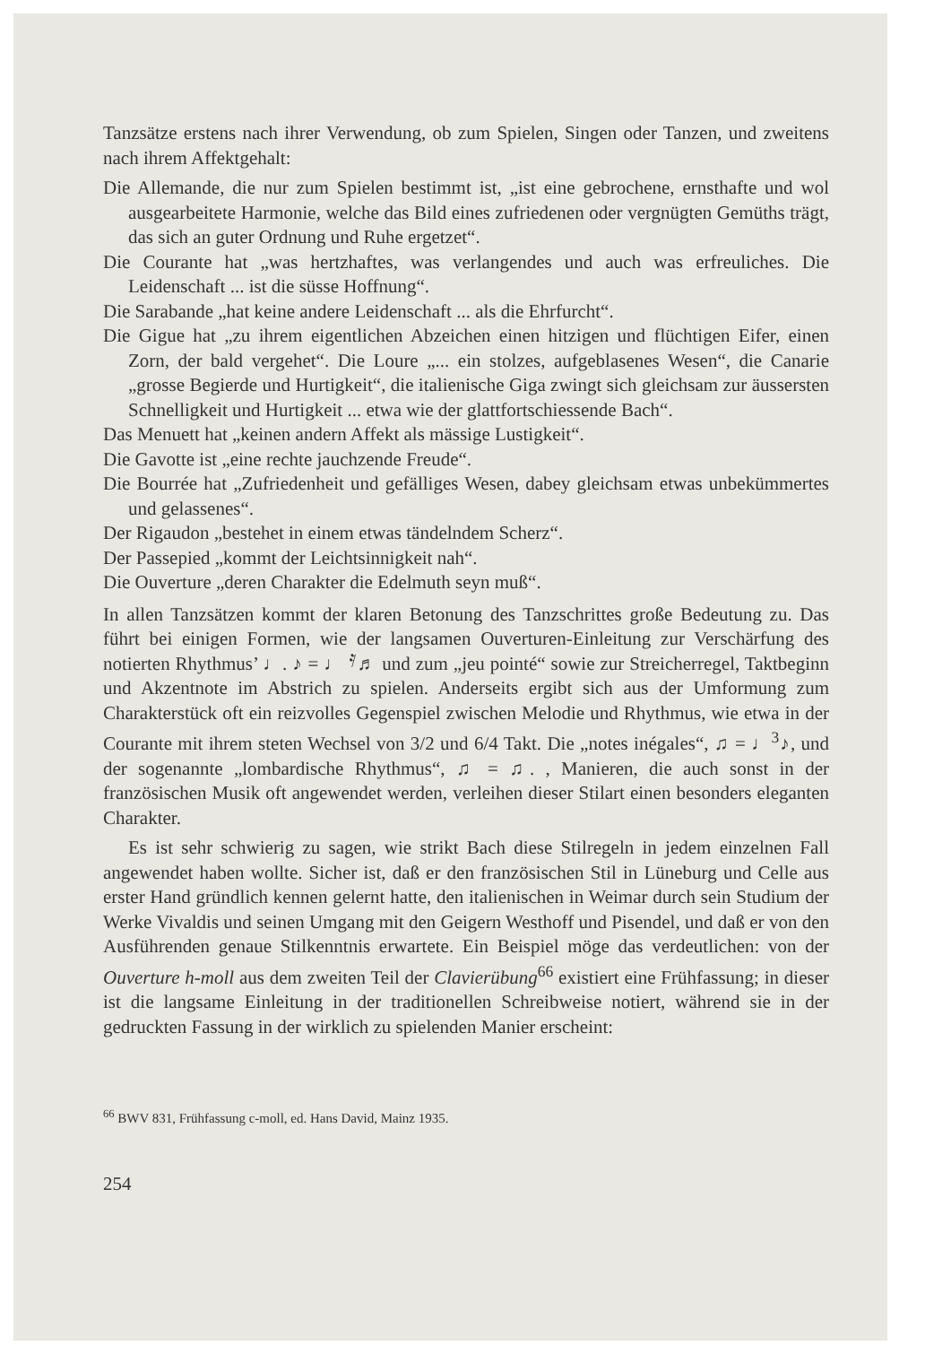Tanzsätze erstens nach ihrer Verwendung, ob zum Spielen, Singen oder Tanzen, und zweitens nach ihrem Affektgehalt:
Die Allemande, die nur zum Spielen bestimmt ist, „ist eine gebrochene, ernsthafte und wol ausgearbeitete Harmonie, welche das Bild eines zufriedenen oder vergnügten Gemüths trägt, das sich an guter Ordnung und Ruhe ergetzet“.
Die Courante hat „was hertzhaftes, was verlangendes und auch was erfreuliches. Die Leidenschaft ... ist die süsse Hoffnung“.
Die Sarabande „hat keine andere Leidenschaft ... als die Ehrfurcht“.
Die Gigue hat „zu ihrem eigentlichen Abzeichen einen hitzigen und flüchtigen Eifer, einen Zorn, der bald vergehet“. Die Loure „... ein stolzes, aufgeblasenes Wesen“, die Canarie „grosse Begierde und Hurtigkeit“, die italienische Giga zwingt sich gleichsam zur äussersten Schnelligkeit und Hurtigkeit ... etwa wie der glattfortschiessende Bach“.
Das Menuett hat „keinen andern Affekt als mässige Lustigkeit“.
Die Gavotte ist „eine rechte jauchzende Freude“.
Die Bourrée hat „Zufriedenheit und gefälliges Wesen, dabey gleichsam etwas unbekümmertes und gelassenes“.
Der Rigaudon „bestehet in einem etwas tändelndem Scherz“.
Der Passepied „kommt der Leichtsinnigkeit nah“.
Die Ouverture „deren Charakter die Edelmuth seyn muß“.
In allen Tanzsätzen kommt der klaren Betonung des Tanzschrittes große Bedeutung zu. Das führt bei einigen Formen, wie der langsamen Ouverturen-Einleitung zur Verschärfung des notierten Rhythmus’ ♩. ♪ = ♩ 𝄿♬ und zum „jeu pointé“ sowie zur Streicherregel, Taktbeginn und Akzentnote im Abstrich zu spielen. Anderseits ergibt sich aus der Umformung zum Charakterstück oft ein reizvolles Gegenspiel zwischen Melodie und Rhythmus, wie etwa in der Courante mit ihrem steten Wechsel von 3/2 und 6/4 Takt. Die „notes inégales“, ♫ = ♩<sup>3</sup>♪, und der sogenannte „lombardische Rhythmus“, ♫ = ♫. , Manieren, die auch sonst in der französischen Musik oft angewendet werden, verleihen dieser Stilart einen besonders eleganten Charakter.
Es ist sehr schwierig zu sagen, wie strikt Bach diese Stilregeln in jedem einzelnen Fall angewendet haben wollte. Sicher ist, daß er den französischen Stil in Lüneburg und Celle aus erster Hand gründlich kennen gelernt hatte, den italienischen in Weimar durch sein Studium der Werke Vivaldis und seinen Umgang mit den Geigern Westhoff und Pisendel, und daß er von den Ausführenden genaue Stilkenntnis erwartete. Ein Beispiel möge das verdeutlichen: von der Ouverture h-moll aus dem zweiten Teil der Clavierübung<sup>66</sup> existiert eine Frühfassung; in dieser ist die langsame Einleitung in der traditionellen Schreibweise notiert, während sie in der gedruckten Fassung in der wirklich zu spielenden Manier erscheint:
<sup>66</sup> BWV 831, Frühfassung c-moll, ed. Hans David, Mainz 1935.
254